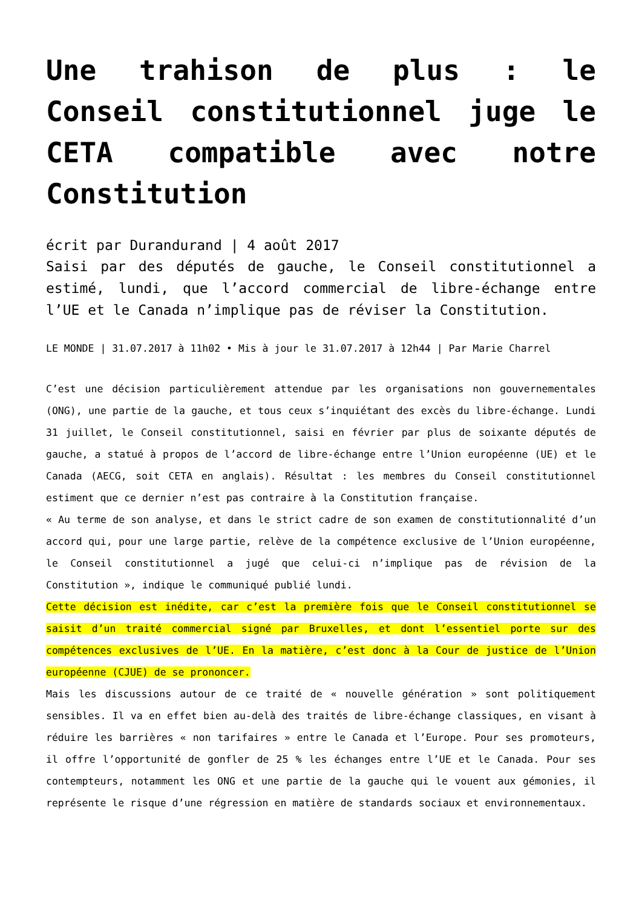Une trahison de plus : le Conseil constitutionnel juge le CETA compatible avec notre Constitution
écrit par Durandurand | 4 août 2017
Saisi par des députés de gauche, le Conseil constitutionnel a estimé, lundi, que l’accord commercial de libre-échange entre l’UE et le Canada n’implique pas de réviser la Constitution.
LE MONDE | 31.07.2017 à 11h02 • Mis à jour le 31.07.2017 à 12h44 | Par Marie Charrel
C’est une décision particulièrement attendue par les organisations non gouvernementales (ONG), une partie de la gauche, et tous ceux s’inquiétant des excès du libre-échange. Lundi 31 juillet, le Conseil constitutionnel, saisi en février par plus de soixante députés de gauche, a statué à propos de l’accord de libre-échange entre l’Union européenne (UE) et le Canada (AECG, soit CETA en anglais). Résultat : les membres du Conseil constitutionnel estiment que ce dernier n’est pas contraire à la Constitution française.
« Au terme de son analyse, et dans le strict cadre de son examen de constitutionnalité d’un accord qui, pour une large partie, relève de la compétence exclusive de l’Union européenne, le Conseil constitutionnel a jugé que celui-ci n’implique pas de révision de la Constitution », indique le communiqué publié lundi.
Cette décision est inédite, car c’est la première fois que le Conseil constitutionnel se saisit d’un traité commercial signé par Bruxelles, et dont l’essentiel porte sur des compétences exclusives de l’UE. En la matière, c’est donc à la Cour de justice de l’Union européenne (CJUE) de se prononcer.
Mais les discussions autour de ce traité de « nouvelle génération » sont politiquement sensibles. Il va en effet bien au-delà des traités de libre-échange classiques, en visant à réduire les barrières « non tarifaires » entre le Canada et l’Europe. Pour ses promoteurs, il offre l’opportunité de gonfler de 25 % les échanges entre l’UE et le Canada. Pour ses contempteurs, notamment les ONG et une partie de la gauche qui le vouent aux gémonies, il représente le risque d’une régression en matière de standards sociaux et environnementaux.